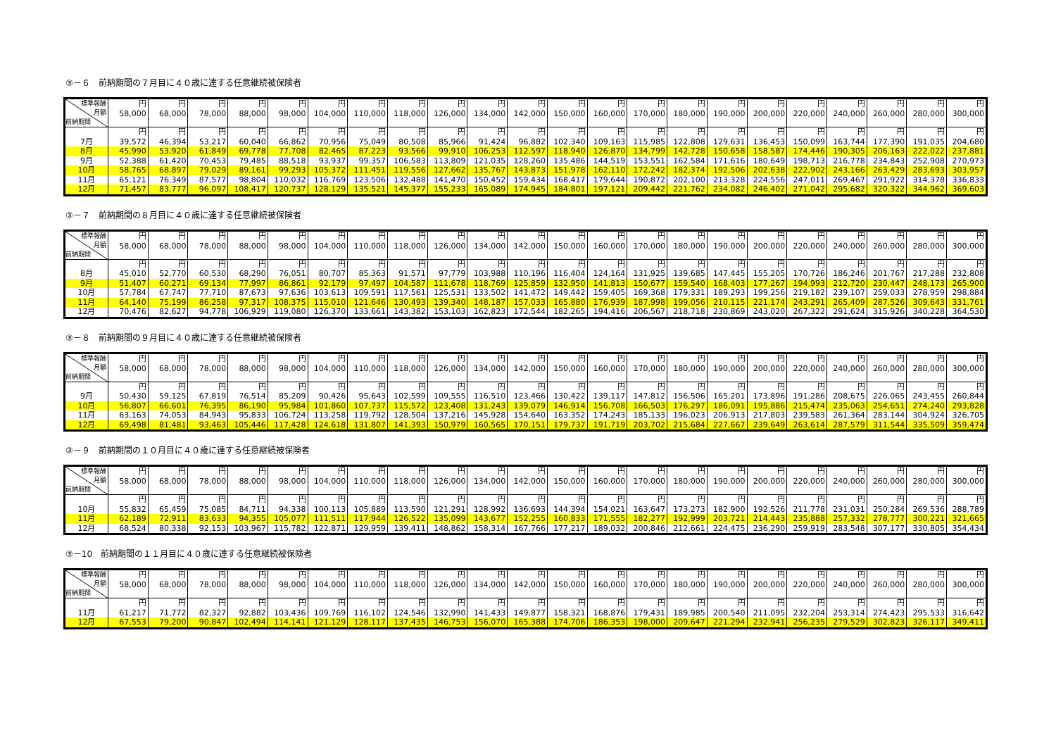③－６　前納期間の７月目に４０歳に達する任意継続被保険者
| 標準報酬 月額 前納期間 | 円 58,000 | 円 68,000 | 円 78,000 | 円 88,000 | 円 98,000 | 円 104,000 | 円 110,000 | 円 118,000 | 円 126,000 | 円 134,000 | 円 142,000 | 円 150,000 | 円 160,000 | 円 170,000 | 円 180,000 | 円 190,000 | 円 200,000 | 円 220,000 | 円 240,000 | 円 260,000 | 円 280,000 | 円 300,000 |
| --- | --- | --- | --- | --- | --- | --- | --- | --- | --- | --- | --- | --- | --- | --- | --- | --- | --- | --- | --- | --- | --- | --- |
| | 円 | 円 | 円 | 円 | 円 | 円 | 円 | 円 | 円 | 円 | 円 | 円 | 円 | 円 | 円 | 円 | 円 | 円 | 円 | 円 | 円 | 円 |
| 7月 | 39,572 | 46,394 | 53,217 | 60,040 | 66,862 | 70,956 | 75,049 | 80,508 | 85,966 | 91,424 | 96,882 | 102,340 | 109,163 | 115,985 | 122,808 | 129,631 | 136,453 | 150,099 | 163,744 | 177,390 | 191,035 | 204,680 |
| 8月 | 45,990 | 53,920 | 61,849 | 69,778 | 77,708 | 82,465 | 87,223 | 93,566 | 99,910 | 106,253 | 112,597 | 118,940 | 126,870 | 134,799 | 142,728 | 150,658 | 158,587 | 174,446 | 190,305 | 206,163 | 222,022 | 237,881 |
| 9月 | 52,388 | 61,420 | 70,453 | 79,485 | 88,518 | 93,937 | 99,357 | 106,583 | 113,809 | 121,035 | 128,260 | 135,486 | 144,519 | 153,551 | 162,584 | 171,616 | 180,649 | 198,713 | 216,778 | 234,843 | 252,908 | 270,973 |
| 10月 | 58,765 | 68,897 | 79,029 | 89,161 | 99,293 | 105,372 | 111,451 | 119,556 | 127,662 | 135,767 | 143,873 | 151,978 | 162,110 | 172,242 | 182,374 | 192,506 | 202,638 | 222,902 | 243,166 | 263,429 | 283,693 | 303,957 |
| 11月 | 65,121 | 76,349 | 87,577 | 98,804 | 110,032 | 116,769 | 123,506 | 132,488 | 141,470 | 150,452 | 159,434 | 168,417 | 179,644 | 190,872 | 202,100 | 213,328 | 224,556 | 247,011 | 269,467 | 291,922 | 314,378 | 336,833 |
| 12月 | 71,457 | 83,777 | 96,097 | 108,417 | 120,737 | 128,129 | 135,521 | 145,377 | 155,233 | 165,089 | 174,945 | 184,801 | 197,121 | 209,442 | 221,762 | 234,082 | 246,402 | 271,042 | 295,682 | 320,322 | 344,962 | 369,603 |
③－７　前納期間の８月目に４０歳に達する任意継続被保険者
| 標準報酬 月額 前納期間 | 円 58,000 | 円 68,000 | 円 78,000 | 円 88,000 | 円 98,000 | 円 104,000 | 円 110,000 | 円 118,000 | 円 126,000 | 円 134,000 | 円 142,000 | 円 150,000 | 円 160,000 | 円 170,000 | 円 180,000 | 円 190,000 | 円 200,000 | 円 220,000 | 円 240,000 | 円 260,000 | 円 280,000 | 円 300,000 |
| --- | --- | --- | --- | --- | --- | --- | --- | --- | --- | --- | --- | --- | --- | --- | --- | --- | --- | --- | --- | --- | --- | --- |
| | 円 | 円 | 円 | 円 | 円 | 円 | 円 | 円 | 円 | 円 | 円 | 円 | 円 | 円 | 円 | 円 | 円 | 円 | 円 | 円 | 円 | 円 |
| 8月 | 45,010 | 52,770 | 60,530 | 68,290 | 76,051 | 80,707 | 85,363 | 91,571 | 97,779 | 103,988 | 110,196 | 116,404 | 124,164 | 131,925 | 139,685 | 147,445 | 155,205 | 170,726 | 186,246 | 201,767 | 217,288 | 232,808 |
| 9月 | 51,407 | 60,271 | 69,134 | 77,997 | 86,861 | 92,179 | 97,497 | 104,587 | 111,678 | 118,769 | 125,859 | 132,950 | 141,813 | 150,677 | 159,540 | 168,403 | 177,267 | 194,993 | 212,720 | 230,447 | 248,173 | 265,900 |
| 10月 | 57,784 | 67,747 | 77,710 | 87,673 | 97,636 | 103,613 | 109,591 | 117,561 | 125,531 | 133,502 | 141,472 | 149,442 | 159,405 | 169,368 | 179,331 | 189,293 | 199,256 | 219,182 | 239,107 | 259,033 | 278,959 | 298,884 |
| 11月 | 64,140 | 75,199 | 86,258 | 97,317 | 108,375 | 115,010 | 121,646 | 130,493 | 139,340 | 148,187 | 157,033 | 165,880 | 176,939 | 187,998 | 199,056 | 210,115 | 221,174 | 243,291 | 265,409 | 287,526 | 309,643 | 331,761 |
| 12月 | 70,476 | 82,627 | 94,778 | 106,929 | 119,080 | 126,370 | 133,661 | 143,382 | 153,103 | 162,823 | 172,544 | 182,265 | 194,416 | 206,567 | 218,718 | 230,869 | 243,020 | 267,322 | 291,624 | 315,926 | 340,228 | 364,530 |
③－８　前納期間の９月目に４０歳に達する任意継続被保険者
| 標準報酬 月額 前納期間 | 円 58,000 | 円 68,000 | 円 78,000 | 円 88,000 | 円 98,000 | 円 104,000 | 円 110,000 | 円 118,000 | 円 126,000 | 円 134,000 | 円 142,000 | 円 150,000 | 円 160,000 | 円 170,000 | 円 180,000 | 円 190,000 | 円 200,000 | 円 220,000 | 円 240,000 | 円 260,000 | 円 280,000 | 円 300,000 |
| --- | --- | --- | --- | --- | --- | --- | --- | --- | --- | --- | --- | --- | --- | --- | --- | --- | --- | --- | --- | --- | --- | --- |
| | 円 | 円 | 円 | 円 | 円 | 円 | 円 | 円 | 円 | 円 | 円 | 円 | 円 | 円 | 円 | 円 | 円 | 円 | 円 | 円 | 円 | 円 |
| 9月 | 50,430 | 59,125 | 67,819 | 76,514 | 85,209 | 90,426 | 95,643 | 102,599 | 109,555 | 116,510 | 123,466 | 130,422 | 139,117 | 147,812 | 156,506 | 165,201 | 173,896 | 191,286 | 208,675 | 226,065 | 243,455 | 260,844 |
| 10月 | 56,807 | 66,601 | 76,395 | 86,190 | 95,984 | 101,860 | 107,737 | 115,572 | 123,408 | 131,243 | 139,079 | 146,914 | 156,708 | 166,503 | 176,297 | 186,091 | 195,886 | 215,474 | 235,063 | 254,651 | 274,240 | 293,828 |
| 11月 | 63,163 | 74,053 | 84,943 | 95,833 | 106,724 | 113,258 | 119,792 | 128,504 | 137,216 | 145,928 | 154,640 | 163,352 | 174,243 | 185,133 | 196,023 | 206,913 | 217,803 | 239,583 | 261,364 | 283,144 | 304,924 | 326,705 |
| 12月 | 69,498 | 81,481 | 93,463 | 105,446 | 117,428 | 124,618 | 131,807 | 141,393 | 150,979 | 160,565 | 170,151 | 179,737 | 191,719 | 203,702 | 215,684 | 227,667 | 239,649 | 263,614 | 287,579 | 311,544 | 335,509 | 359,474 |
③－９　前納期間の１０月目に４０歳に達する任意継続被保険者
| 標準報酬 月額 前納期間 | 円 58,000 | 円 68,000 | 円 78,000 | 円 88,000 | 円 98,000 | 円 104,000 | 円 110,000 | 円 118,000 | 円 126,000 | 円 134,000 | 円 142,000 | 円 150,000 | 円 160,000 | 円 170,000 | 円 180,000 | 円 190,000 | 円 200,000 | 円 220,000 | 円 240,000 | 円 260,000 | 円 280,000 | 円 300,000 |
| --- | --- | --- | --- | --- | --- | --- | --- | --- | --- | --- | --- | --- | --- | --- | --- | --- | --- | --- | --- | --- | --- | --- |
| | 円 | 円 | 円 | 円 | 円 | 円 | 円 | 円 | 円 | 円 | 円 | 円 | 円 | 円 | 円 | 円 | 円 | 円 | 円 | 円 | 円 | 円 |
| 10月 | 55,832 | 65,459 | 75,085 | 84,711 | 94,338 | 100,113 | 105,889 | 113,590 | 121,291 | 128,992 | 136,693 | 144,394 | 154,021 | 163,647 | 173,273 | 182,900 | 192,526 | 211,778 | 231,031 | 250,284 | 269,536 | 288,789 |
| 11月 | 62,189 | 72,911 | 83,633 | 94,355 | 105,077 | 111,511 | 117,944 | 126,522 | 135,099 | 143,677 | 152,255 | 160,833 | 171,555 | 182,277 | 192,999 | 203,721 | 214,443 | 235,888 | 257,332 | 278,777 | 300,221 | 321,665 |
| 12月 | 68,524 | 80,338 | 92,153 | 103,967 | 115,782 | 122,871 | 129,959 | 139,411 | 148,862 | 158,314 | 167,766 | 177,217 | 189,032 | 200,846 | 212,661 | 224,475 | 236,290 | 259,919 | 283,548 | 307,177 | 330,805 | 354,434 |
③－10　前納期間の１１月目に４０歳に達する任意継続被保険者
| 標準報酬 月額 前納期間 | 円 58,000 | 円 68,000 | 円 78,000 | 円 88,000 | 円 98,000 | 円 104,000 | 円 110,000 | 円 118,000 | 円 126,000 | 円 134,000 | 円 142,000 | 円 150,000 | 円 160,000 | 円 170,000 | 円 180,000 | 円 190,000 | 円 200,000 | 円 220,000 | 円 240,000 | 円 260,000 | 円 280,000 | 円 300,000 |
| --- | --- | --- | --- | --- | --- | --- | --- | --- | --- | --- | --- | --- | --- | --- | --- | --- | --- | --- | --- | --- | --- | --- |
| | 円 | 円 | 円 | 円 | 円 | 円 | 円 | 円 | 円 | 円 | 円 | 円 | 円 | 円 | 円 | 円 | 円 | 円 | 円 | 円 | 円 | 円 |
| 11月 | 61,217 | 71,772 | 82,327 | 92,882 | 103,436 | 109,769 | 116,102 | 124,546 | 132,990 | 141,433 | 149,877 | 158,321 | 168,876 | 179,431 | 189,985 | 200,540 | 211,095 | 232,204 | 253,314 | 274,423 | 295,533 | 316,642 |
| 12月 | 67,553 | 79,200 | 90,847 | 102,494 | 114,141 | 121,129 | 128,117 | 137,435 | 146,753 | 156,070 | 165,388 | 174,706 | 186,353 | 198,000 | 209,647 | 221,294 | 232,941 | 256,235 | 279,529 | 302,823 | 326,117 | 349,411 |